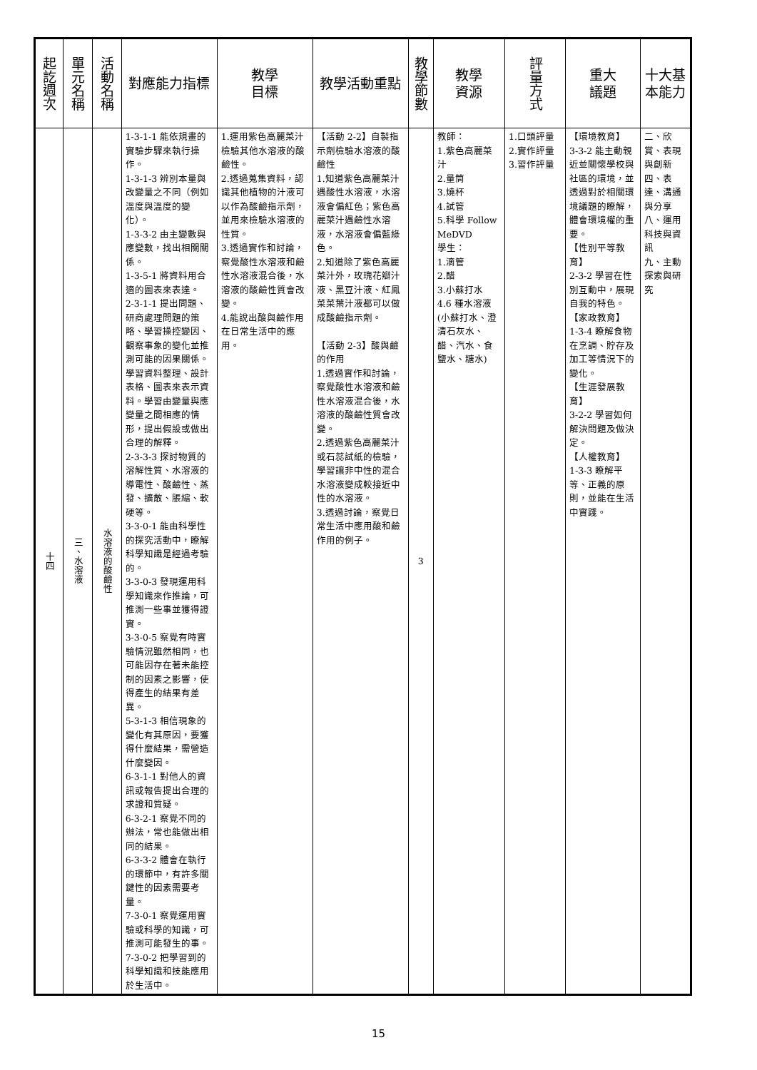| 起訖週次 | 單元名稱 | 活動名稱 | 對應能力指標 | 教學 目標 | 教學活動重點 | 教學節數 | 教學 資源 | 評量方式 | 重大 議題 | 十大基本能力 |
| --- | --- | --- | --- | --- | --- | --- | --- | --- | --- | --- |
| 十四 | 三、水溶液 | 水溶液的酸鹼性 | 1-3-1-1 能依規畫的實驗步驟來執行操作。 1-3-1-3 辨別本量與改變量之不同（例如溫度與溫度的變化）。 1-3-3-2 由主變數與應變數，找出相關關係。 1-3-5-1 將資料用合適的圖表來表達。 2-3-1-1 提出問題、研商處理問題的策略、學習操控變因、觀察事象的變化並推測可能的因果關係。學習資料整理、設計表格、圖表來表示資料。學習由變量與應變量之間相應的情形，提出假設或做出合理的解釋。 2-3-3-3 探討物質的溶解性質、水溶液的導電性、酸鹼性、蒸發、擴散、脹縮、軟硬等。 3-3-0-1 能由科學性的探究活動中，瞭解科學知識是經過考驗的。 3-3-0-3 發現運用科學知識來作推論，可推測一些事並獲得證實。 3-3-0-5 察覺有時實驗情況雖然相同，也可能因存在著未能控制的因素之影響，使得產生的結果有差異。 5-3-1-3 相信現象的變化有其原因，要獲得什麼結果，需營造什麼變因。 6-3-1-1 對他人的資訊或報告提出合理的求證和質疑。 6-3-2-1 察覺不同的辦法，常也能做出相同的結果。 6-3-3-2 體會在執行的環節中，有許多關鍵性的因素需要考量。 7-3-0-1 察覺運用實驗或科學的知識，可推測可能發生的事。 7-3-0-2 把學習到的科學知識和技能應用於生活中。 | 1.運用紫色高麗菜汁檢驗其他水溶液的酸鹼性。 2.透過蒐集資料，認識其他植物的汁液可以作為酸鹼指示劑，並用來檢驗水溶液的性質。 3.透過實作和討論，察覺酸性水溶液和鹼性水溶液混合後，水溶液的酸鹼性質會改變。 4.能說出酸與鹼作用在日常生活中的應用。 | 【活動 2-2】自製指示劑檢驗水溶液的酸鹼性 1.知道紫色高麗菜汁遇酸性水溶液，水溶液會偏紅色；紫色高麗菜汁遇鹼性水溶液，水溶液會偏藍綠色。 2.知道除了紫色高麗菜汁外，玫瑰花瓣汁液、黑豆汁液、紅鳳菜菜葉汁液都可以做成酸鹼指示劑。 【活動 2-3】酸與鹼的作用 1.透過實作和討論，察覺酸性水溶液和鹼性水溶液混合後，水溶液的酸鹼性質會改變。 2.透過紫色高麗菜汁或石蕊試紙的檢驗，學習讓非中性的混合水溶液變成較接近中性的水溶液。 3.透過討論，察覺日常生活中應用酸和鹼作用的例子。 | 3 | 教師： 1.紫色高麗菜汁 2.量筒 3.燒杯 4.試管 5.科學 Follow MeDVD 學生： 1.滴管 2.醋 3.小蘇打水 4.6 種水溶液(小蘇打水、澄清石灰水、醋、汽水、食鹽水、糖水) | 1.口頭評量 2.實作評量 3.習作評量 | 【環境教育】 3-3-2 能主動親近並關懷學校與社區的環境，並透過對於相關環境議題的瞭解，體會環境權的重要。 【性別平等教育】 2-3-2 學習在性別互動中，展現自我的特色。 【家政教育】 1-3-4 瞭解食物在烹調、貯存及加工等情況下的變化。 【生涯發展教育】 3-2-2 學習如何解決問題及做決定。 【人權教育】 1-3-3 瞭解平等、正義的原則，並能在生活中實踐。 | 二、欣賞、表現與創新 四、表達、溝通與分享 八、運用科技與資訊 九、主動探索與研究 |
15